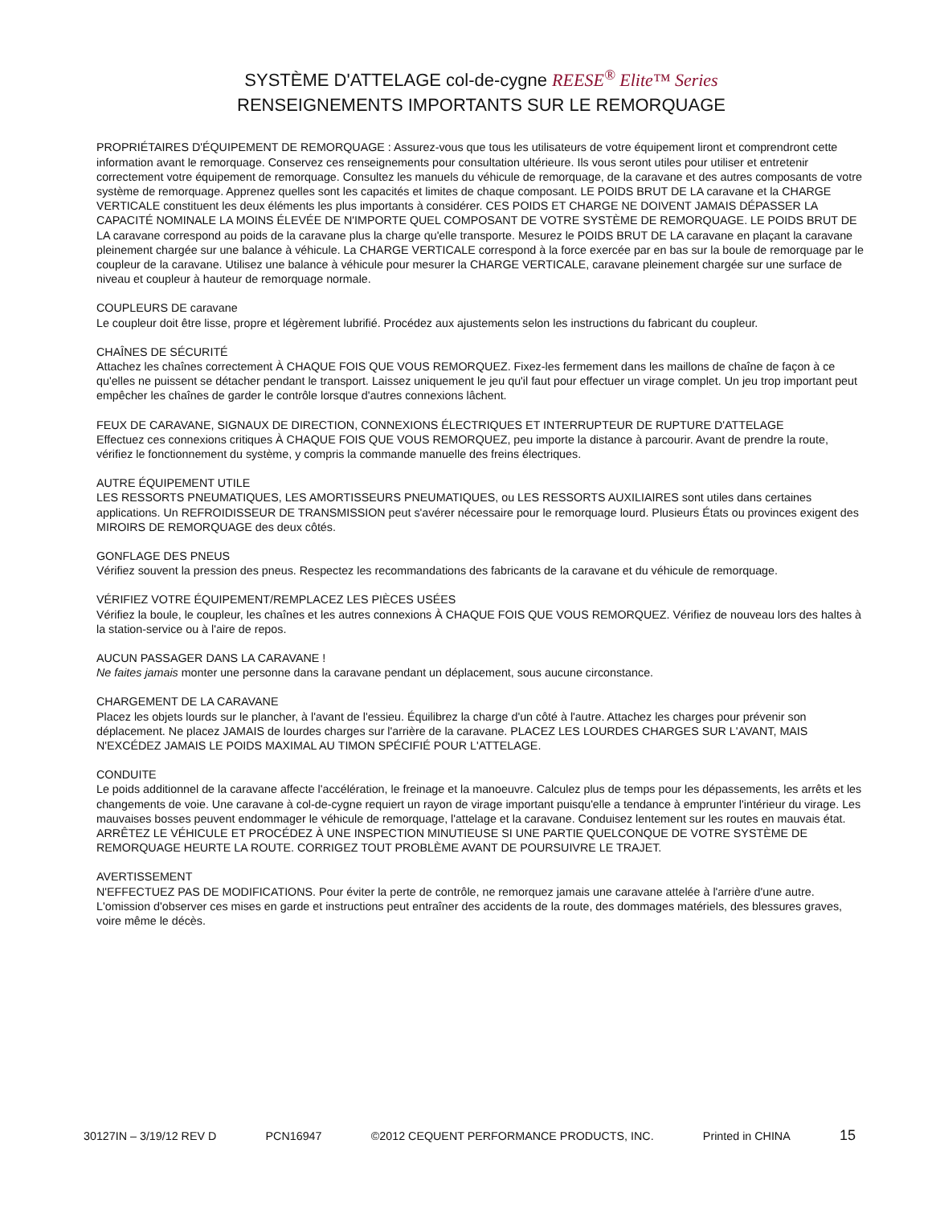SYSTÈME D'ATTELAGE col-de-cygne REESE<sup>®</sup> Elite™ Series
RENSEIGNEMENTS IMPORTANTS SUR LE REMORQUAGE
PROPRIÉTAIRES D'ÉQUIPEMENT DE REMORQUAGE : Assurez-vous que tous les utilisateurs de votre équipement liront et comprendront cette information avant le remorquage. Conservez ces renseignements pour consultation ultérieure. Ils vous seront utiles pour utiliser et entretenir correctement votre équipement de remorquage. Consultez les manuels du véhicule de remorquage, de la caravane et des autres composants de votre système de remorquage. Apprenez quelles sont les capacités et limites de chaque composant. LE POIDS BRUT DE LA caravane et la CHARGE VERTICALE constituent les deux éléments les plus importants à considérer. CES POIDS ET CHARGE NE DOIVENT JAMAIS DÉPASSER LA CAPACITÉ NOMINALE LA MOINS ÉLEVÉE DE N'IMPORTE QUEL COMPOSANT DE VOTRE SYSTÈME DE REMORQUAGE. LE POIDS BRUT DE LA caravane correspond au poids de la caravane plus la charge qu'elle transporte. Mesurez le POIDS BRUT DE LA caravane en plaçant la caravane pleinement chargée sur une balance à véhicule. La CHARGE VERTICALE correspond à la force exercée par en bas sur la boule de remorquage par le coupleur de la caravane. Utilisez une balance à véhicule pour mesurer la CHARGE VERTICALE, caravane pleinement chargée sur une surface de niveau et coupleur à hauteur de remorquage normale.
COUPLEURS DE caravane
Le coupleur doit être lisse, propre et légèrement lubrifié. Procédez aux ajustements selon les instructions du fabricant du coupleur.
CHAÎNES DE SÉCURITÉ
Attachez les chaînes correctement À CHAQUE FOIS QUE VOUS REMORQUEZ. Fixez-les fermement dans les maillons de chaîne de façon à ce qu'elles ne puissent se détacher pendant le transport. Laissez uniquement le jeu qu'il faut pour effectuer un virage complet. Un jeu trop important peut empêcher les chaînes de garder le contrôle lorsque d'autres connexions lâchent.
FEUX DE CARAVANE, SIGNAUX DE DIRECTION, CONNEXIONS ÉLECTRIQUES ET INTERRUPTEUR DE RUPTURE D'ATTELAGE
Effectuez ces connexions critiques À CHAQUE FOIS QUE VOUS REMORQUEZ, peu importe la distance à parcourir. Avant de prendre la route, vérifiez le fonctionnement du système, y compris la commande manuelle des freins électriques.
AUTRE ÉQUIPEMENT UTILE
LES RESSORTS PNEUMATIQUES, LES AMORTISSEURS PNEUMATIQUES, ou LES RESSORTS AUXILIAIRES sont utiles dans certaines applications. Un REFROIDISSEUR DE TRANSMISSION peut s'avérer nécessaire pour le remorquage lourd. Plusieurs États ou provinces exigent des MIROIRS DE REMORQUAGE des deux côtés.
GONFLAGE DES PNEUS
Vérifiez souvent la pression des pneus. Respectez les recommandations des fabricants de la caravane et du véhicule de remorquage.
VÉRIFIEZ VOTRE ÉQUIPEMENT/REMPLACEZ LES PIÈCES USÉES
Vérifiez la boule, le coupleur, les chaînes et les autres connexions À CHAQUE FOIS QUE VOUS REMORQUEZ. Vérifiez de nouveau lors des haltes à la station-service ou à l'aire de repos.
AUCUN PASSAGER DANS LA CARAVANE !
Ne faites jamais monter une personne dans la caravane pendant un déplacement, sous aucune circonstance.
CHARGEMENT DE LA CARAVANE
Placez les objets lourds sur le plancher, à l'avant de l'essieu. Équilibrez la charge d'un côté à l'autre. Attachez les charges pour prévenir son déplacement. Ne placez JAMAIS de lourdes charges sur l'arrière de la caravane. PLACEZ LES LOURDES CHARGES SUR L'AVANT, MAIS N'EXCÉDEZ JAMAIS LE POIDS MAXIMAL AU TIMON SPÉCIFIÉ POUR L'ATTELAGE.
CONDUITE
Le poids additionnel de la caravane affecte l'accélération, le freinage et la manoeuvre. Calculez plus de temps pour les dépassements, les arrêts et les changements de voie. Une caravane à col-de-cygne requiert un rayon de virage important puisqu'elle a tendance à emprunter l'intérieur du virage. Les mauvaises bosses peuvent endommager le véhicule de remorquage, l'attelage et la caravane. Conduisez lentement sur les routes en mauvais état. ARRÊTEZ LE VÉHICULE ET PROCÉDEZ À UNE INSPECTION MINUTIEUSE SI UNE PARTIE QUELCONQUE DE VOTRE SYSTÈME DE REMORQUAGE HEURTE LA ROUTE. CORRIGEZ TOUT PROBLÈME AVANT DE POURSUIVRE LE TRAJET.
AVERTISSEMENT
N'EFFECTUEZ PAS DE MODIFICATIONS. Pour éviter la perte de contrôle, ne remorquez jamais une caravane attelée à l'arrière d'une autre. L'omission d'observer ces mises en garde et instructions peut entraîner des accidents de la route, des dommages matériels, des blessures graves, voire même le décès.
30127IN – 3/19/12 REV D PCN16947 ©2012 CEQUENT PERFORMANCE PRODUCTS, INC. Printed in CHINA 15